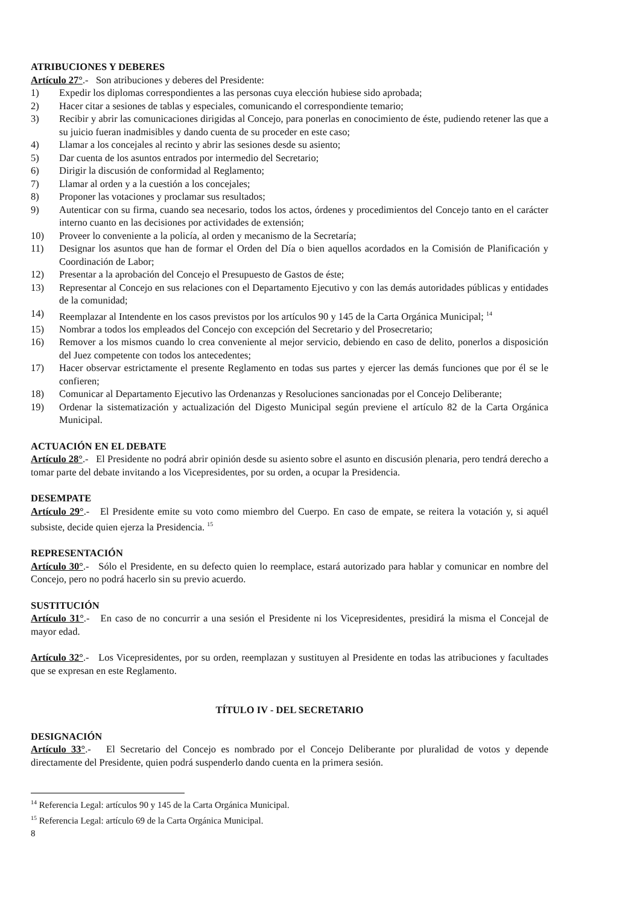ATRIBUCIONES Y DEBERES
Artículo 27°.- Son atribuciones y deberes del Presidente:
1) Expedir los diplomas correspondientes a las personas cuya elección hubiese sido aprobada;
2) Hacer citar a sesiones de tablas y especiales, comunicando el correspondiente temario;
3) Recibir y abrir las comunicaciones dirigidas al Concejo, para ponerlas en conocimiento de éste, pudiendo retener las que a su juicio fueran inadmisibles y dando cuenta de su proceder en este caso;
4) Llamar a los concejales al recinto y abrir las sesiones desde su asiento;
5) Dar cuenta de los asuntos entrados por intermedio del Secretario;
6) Dirigir la discusión de conformidad al Reglamento;
7) Llamar al orden y a la cuestión a los concejales;
8) Proponer las votaciones y proclamar sus resultados;
9) Autenticar con su firma, cuando sea necesario, todos los actos, órdenes y procedimientos del Concejo tanto en el carácter interno cuanto en las decisiones por actividades de extensión;
10) Proveer lo conveniente a la policía, al orden y mecanismo de la Secretaría;
11) Designar los asuntos que han de formar el Orden del Día o bien aquellos acordados en la Comisión de Planificación y Coordinación de Labor;
12) Presentar a la aprobación del Concejo el Presupuesto de Gastos de éste;
13) Representar al Concejo en sus relaciones con el Departamento Ejecutivo y con las demás autoridades públicas y entidades de la comunidad;
14) Reemplazar al Intendente en los casos previstos por los artículos 90 y 145 de la Carta Orgánica Municipal; <sup>14</sup>
15) Nombrar a todos los empleados del Concejo con excepción del Secretario y del Prosecretario;
16) Remover a los mismos cuando lo crea conveniente al mejor servicio, debiendo en caso de delito, ponerlos a disposición del Juez competente con todos los antecedentes;
17) Hacer observar estrictamente el presente Reglamento en todas sus partes y ejercer las demás funciones que por él se le confieren;
18) Comunicar al Departamento Ejecutivo las Ordenanzas y Resoluciones sancionadas por el Concejo Deliberante;
19) Ordenar la sistematización y actualización del Digesto Municipal según previene el artículo 82 de la Carta Orgánica Municipal.
ACTUACIÓN EN EL DEBATE
Artículo 28°.- El Presidente no podrá abrir opinión desde su asiento sobre el asunto en discusión plenaria, pero tendrá derecho a tomar parte del debate invitando a los Vicepresidentes, por su orden, a ocupar la Presidencia.
DESEMPATE
Artículo 29°.- El Presidente emite su voto como miembro del Cuerpo. En caso de empate, se reitera la votación y, si aquél subsiste, decide quien ejerza la Presidencia. <sup>15</sup>
REPRESENTACIÓN
Artículo 30°.- Sólo el Presidente, en su defecto quien lo reemplace, estará autorizado para hablar y comunicar en nombre del Concejo, pero no podrá hacerlo sin su previo acuerdo.
SUSTITUCIÓN
Artículo 31°.- En caso de no concurrir a una sesión el Presidente ni los Vicepresidentes, presidirá la misma el Concejal de mayor edad.
Artículo 32°.- Los Vicepresidentes, por su orden, reemplazan y sustituyen al Presidente en todas las atribuciones y facultades que se expresan en este Reglamento.
TÍTULO IV - DEL SECRETARIO
DESIGNACIÓN
Artículo 33°.- El Secretario del Concejo es nombrado por el Concejo Deliberante por pluralidad de votos y depende directamente del Presidente, quien podrá suspenderlo dando cuenta en la primera sesión.
<sup>14</sup> Referencia Legal: artículos 90 y 145 de la Carta Orgánica Municipal.
<sup>15</sup> Referencia Legal: artículo 69 de la Carta Orgánica Municipal.
8